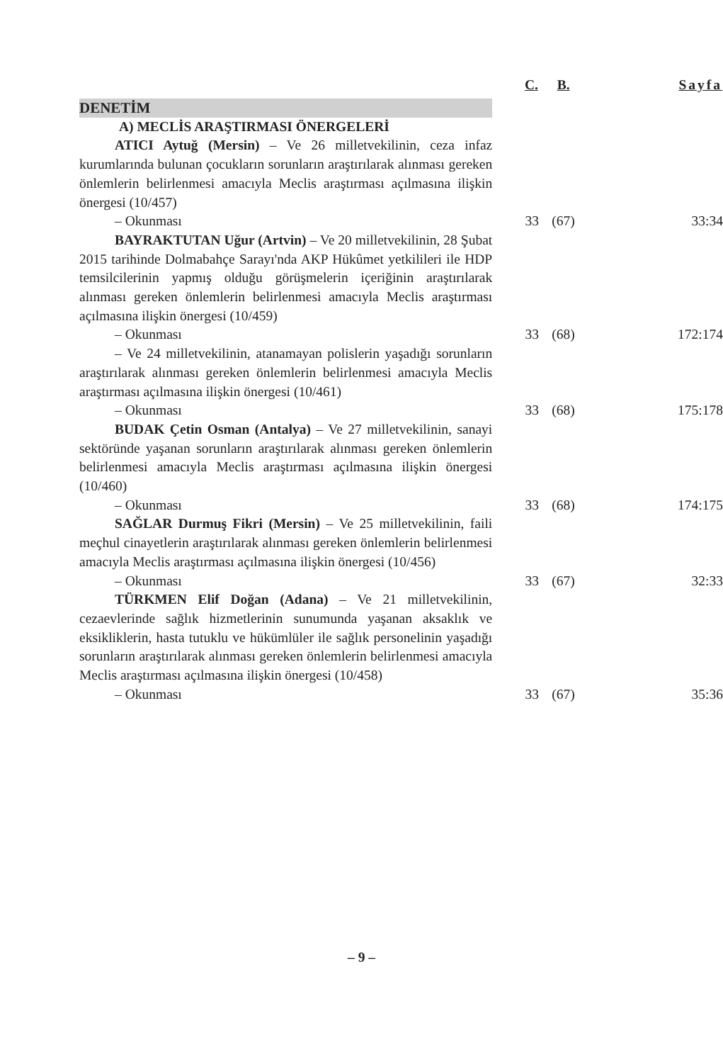| | C. | B. | Sayfa |
| --- | --- | --- | --- |
| DENETİM | | | |
| A) MECLİS ARAŞTIRMASI ÖNERGELERİ | | | |
| ATICI Aytuğ (Mersin) – Ve 26 milletvekilinin, ceza infaz kurumlarında bulunan çocukların sorunların araştırılarak alınması gereken önlemlerin belirlenmesi amacıyla Meclis araştırması açılmasına ilişkin önergesi (10/457) | | | |
| – Okunması | 33 | (67) | 33:34 |
| BAYRAKTUTAN Uğur (Artvin) – Ve 20 milletvekilinin, 28 Şubat 2015 tarihinde Dolmabahçe Sarayı'nda AKP Hükûmet yetkilileri ile HDP temsilcilerinin yapmış olduğu görüşmelerin içeriğinin araştırılarak alınması gereken önlemlerin belirlenmesi amacıyla Meclis araştırması açılmasına ilişkin önergesi (10/459) | | | |
| – Okunması | 33 | (68) | 172:174 |
| – Ve 24 milletvekilinin, atanamayan polislerin yaşadığı sorunların araştırılarak alınması gereken önlemlerin belirlenmesi amacıyla Meclis araştırması açılmasına ilişkin önergesi (10/461) | | | |
| – Okunması | 33 | (68) | 175:178 |
| BUDAK Çetin Osman (Antalya) – Ve 27 milletvekilinin, sanayi sektöründe yaşanan sorunların araştırılarak alınması gereken önlemlerin belirlenmesi amacıyla Meclis araştırması açılmasına ilişkin önergesi (10/460) | | | |
| – Okunması | 33 | (68) | 174:175 |
| SAĞLAR Durmuş Fikri (Mersin) – Ve 25 milletvekilinin, faili meçhul cinayetlerin araştırılarak alınması gereken önlemlerin belirlenmesi amacıyla Meclis araştırması açılmasına ilişkin önergesi (10/456) | | | |
| – Okunması | 33 | (67) | 32:33 |
| TÜRKMEN Elif Doğan (Adana) – Ve 21 milletvekilinin, cezaevlerinde sağlık hizmetlerinin sunumunda yaşanan aksaklık ve eksikliklerin, hasta tutuklu ve hükümlüler ile sağlık personelinin yaşadığı sorunların araştırılarak alınması gereken önlemlerin belirlenmesi amacıyla Meclis araştırması açılmasına ilişkin önergesi (10/458) | | | |
| – Okunması | 33 | (67) | 35:36 |
– 9 –